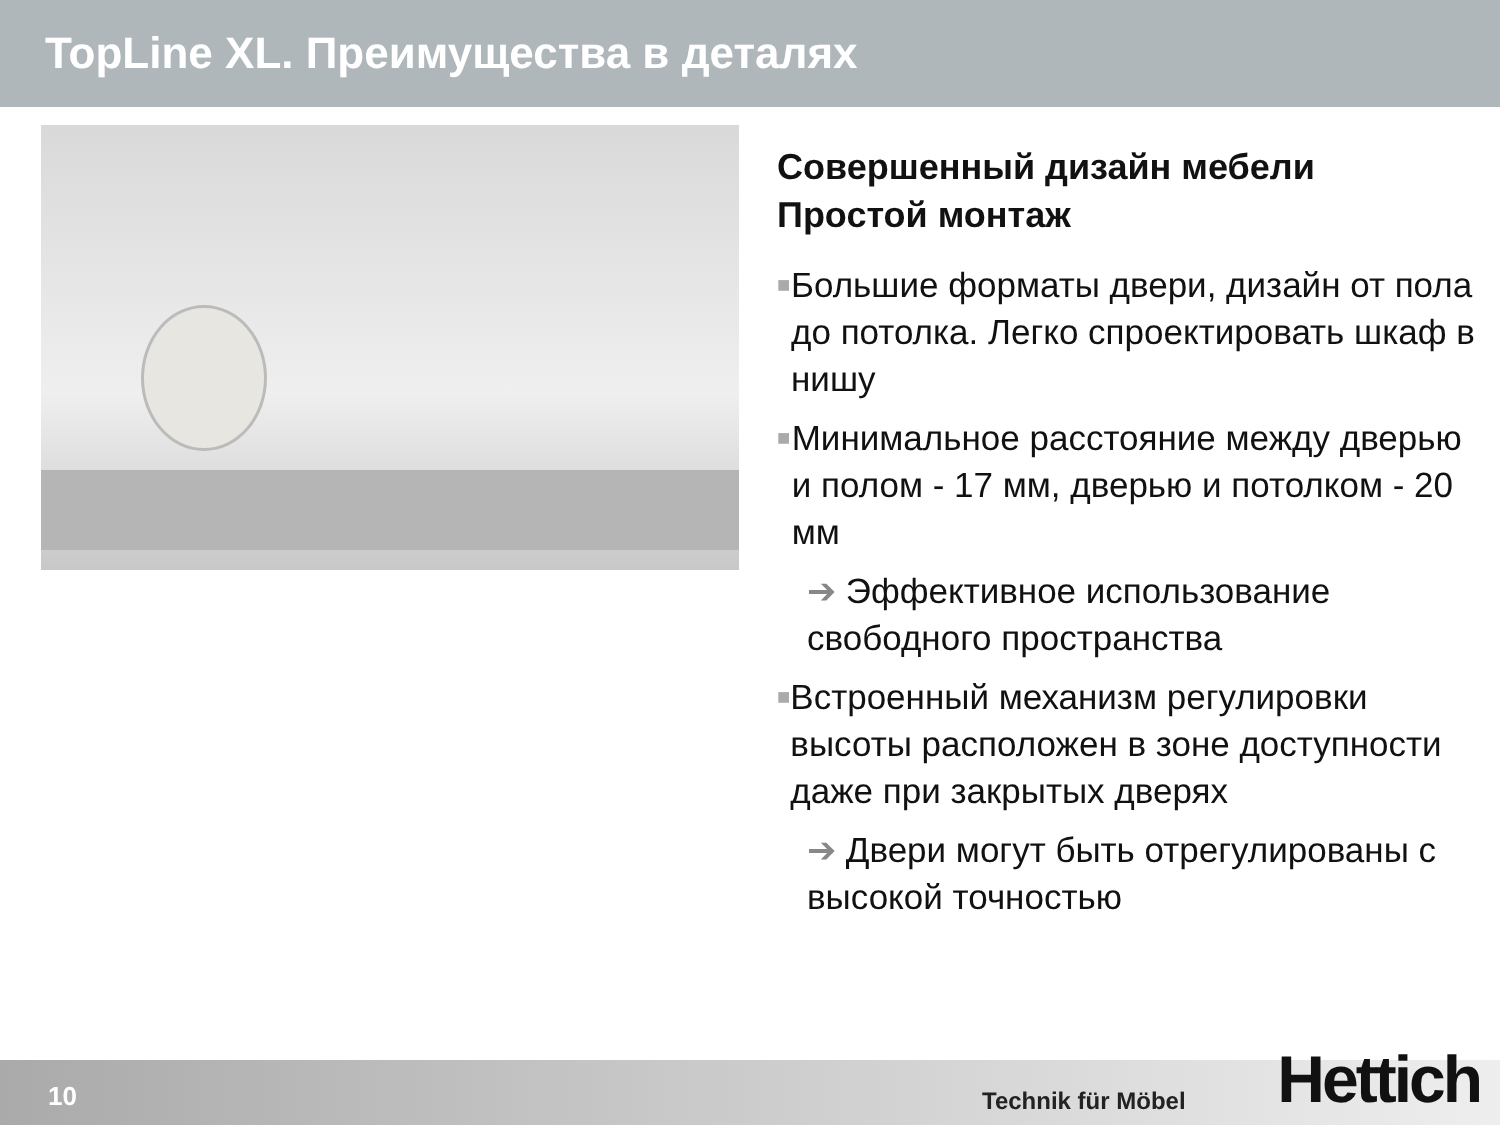TopLine XL. Преимущества в деталях
Совершенный дизайн мебели
Простой монтаж
■
Большие форматы двери, дизайн от пола до потолка. Легко спроектировать шкаф в нишу
■
Минимальное расстояние между дверью и полом - 17 мм, дверью и потолком - 20 мм
➔ Эффективное использование свободного пространства
■
Встроенный механизм регулировки высоты расположен в зоне доступности даже при закрытых дверях
➔ Двери могут быть отрегулированы с высокой точностью
10 Technik für Möbel Hettich